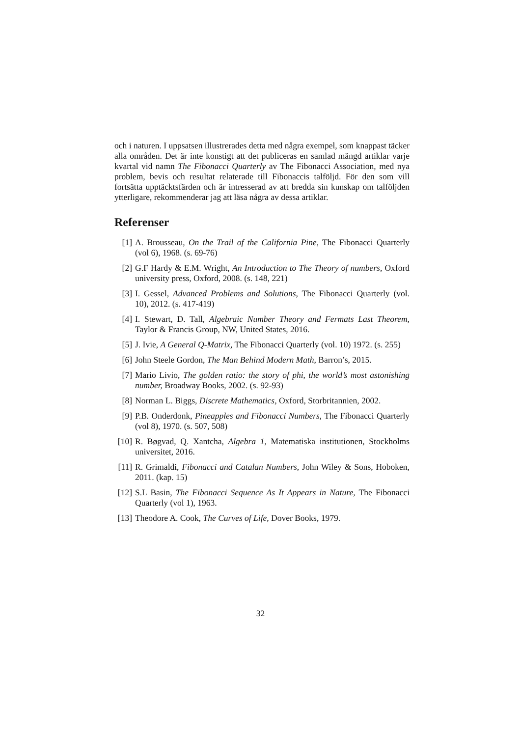och i naturen. I uppsatsen illustrerades detta med några exempel, som knappast täcker alla områden. Det är inte konstigt att det publiceras en samlad mängd artiklar varje kvartal vid namn The Fibonacci Quarterly av The Fibonacci Association, med nya problem, bevis och resultat relaterade till Fibonaccis talföljd. För den som vill fortsätta upptäcktsfärden och är intresserad av att bredda sin kunskap om talföljden ytterligare, rekommenderar jag att läsa några av dessa artiklar.
Referenser
[1] A. Brousseau, On the Trail of the California Pine, The Fibonacci Quarterly (vol 6), 1968. (s. 69-76)
[2] G.F Hardy & E.M. Wright, An Introduction to The Theory of numbers, Oxford university press, Oxford, 2008. (s. 148, 221)
[3] I. Gessel, Advanced Problems and Solutions, The Fibonacci Quarterly (vol. 10), 2012. (s. 417-419)
[4] I. Stewart, D. Tall, Algebraic Number Theory and Fermats Last Theorem, Taylor & Francis Group, NW, United States, 2016.
[5] J. Ivie, A General Q-Matrix, The Fibonacci Quarterly (vol. 10) 1972. (s. 255)
[6] John Steele Gordon, The Man Behind Modern Math, Barron’s, 2015.
[7] Mario Livio, The golden ratio: the story of phi, the world’s most astonishing number, Broadway Books, 2002. (s. 92-93)
[8] Norman L. Biggs, Discrete Mathematics, Oxford, Storbritannien, 2002.
[9] P.B. Onderdonk, Pineapples and Fibonacci Numbers, The Fibonacci Quarterly (vol 8), 1970. (s. 507, 508)
[10] R. Bøgvad, Q. Xantcha, Algebra 1, Matematiska institutionen, Stockholms universitet, 2016.
[11] R. Grimaldi, Fibonacci and Catalan Numbers, John Wiley & Sons, Hoboken, 2011. (kap. 15)
[12] S.L Basin, The Fibonacci Sequence As It Appears in Nature, The Fibonacci Quarterly (vol 1), 1963.
[13] Theodore A. Cook, The Curves of Life, Dover Books, 1979.
32